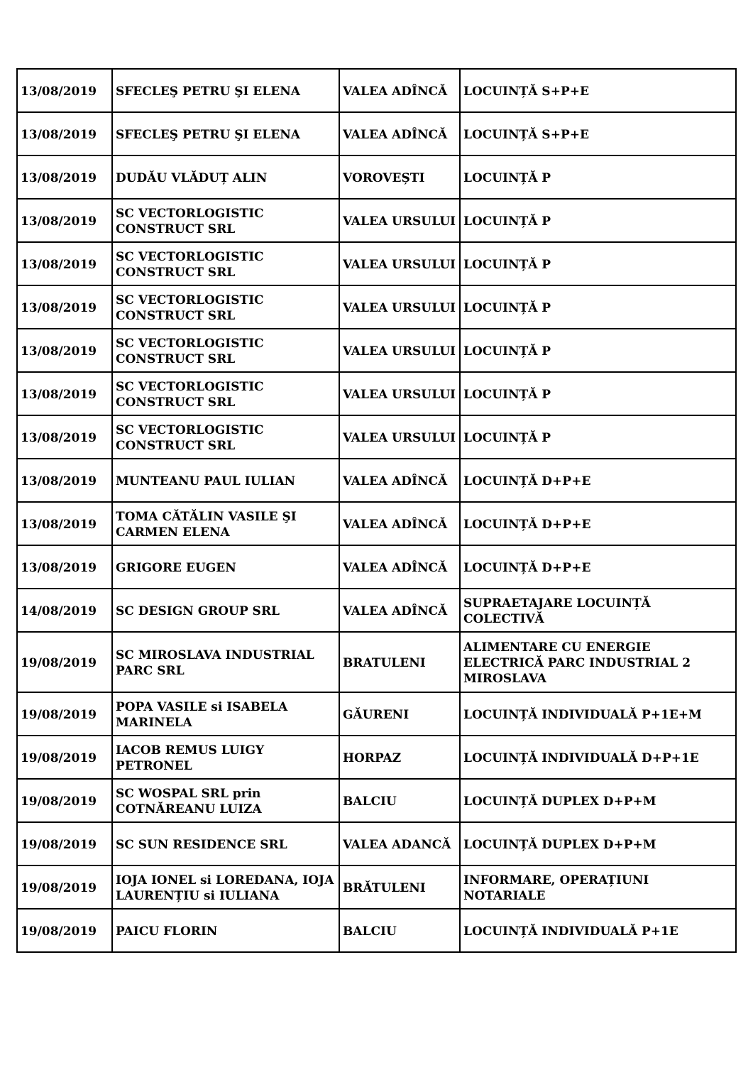| 13/08/2019 | SFECLEŞ PETRU ŞI ELENA | VALEA ADÎNCĂ | LOCUINȚĂ S+P+E |
| 13/08/2019 | SFECLEŞ PETRU ŞI ELENA | VALEA ADÎNCĂ | LOCUINȚĂ S+P+E |
| 13/08/2019 | DUDĂU VLĂDUȚ ALIN | VOROVEȘTI | LOCUINȚĂ P |
| 13/08/2019 | SC VECTORLOGISTIC CONSTRUCT SRL | VALEA URSULUI | LOCUINȚĂ P |
| 13/08/2019 | SC VECTORLOGISTIC CONSTRUCT SRL | VALEA URSULUI | LOCUINȚĂ P |
| 13/08/2019 | SC VECTORLOGISTIC CONSTRUCT SRL | VALEA URSULUI | LOCUINȚĂ P |
| 13/08/2019 | SC VECTORLOGISTIC CONSTRUCT SRL | VALEA URSULUI | LOCUINȚĂ P |
| 13/08/2019 | SC VECTORLOGISTIC CONSTRUCT SRL | VALEA URSULUI | LOCUINȚĂ P |
| 13/08/2019 | SC VECTORLOGISTIC CONSTRUCT SRL | VALEA URSULUI | LOCUINȚĂ P |
| 13/08/2019 | MUNTEANU PAUL IULIAN | VALEA ADÎNCĂ | LOCUINȚĂ D+P+E |
| 13/08/2019 | TOMA CĂTĂLIN VASILE ŞI CARMEN ELENA | VALEA ADÎNCĂ | LOCUINȚĂ D+P+E |
| 13/08/2019 | GRIGORE EUGEN | VALEA ADÎNCĂ | LOCUINȚĂ D+P+E |
| 14/08/2019 | SC DESIGN GROUP SRL | VALEA ADÎNCĂ | SUPRAETAJARE LOCUINȚĂ COLECTIVĂ |
| 19/08/2019 | SC MIROSLAVA INDUSTRIAL PARC SRL | BRATULENI | ALIMENTARE CU ENERGIE ELECTRICĂ PARC INDUSTRIAL 2 MIROSLAVA |
| 19/08/2019 | POPA VASILE si ISABELA MARINELA | GĂURENI | LOCUINȚĂ INDIVIDUALĂ P+1E+M |
| 19/08/2019 | IACOB REMUS LUIGY PETRONEL | HORPAZ | LOCUINȚĂ INDIVIDUALĂ D+P+1E |
| 19/08/2019 | SC WOSPAL SRL prin COTNĂREANU LUIZA | BALCIU | LOCUINȚĂ DUPLEX D+P+M |
| 19/08/2019 | SC SUN RESIDENCE SRL | VALEA ADANCĂ | LOCUINȚĂ DUPLEX D+P+M |
| 19/08/2019 | IOJA IONEL si LOREDANA, IOJA LAURENȚIU si IULIANA | BRĂTULENI | INFORMARE, OPERAȚIUNI NOTARIALE |
| 19/08/2019 | PAICU FLORIN | BALCIU | LOCUINȚĂ INDIVIDUALĂ P+1E |